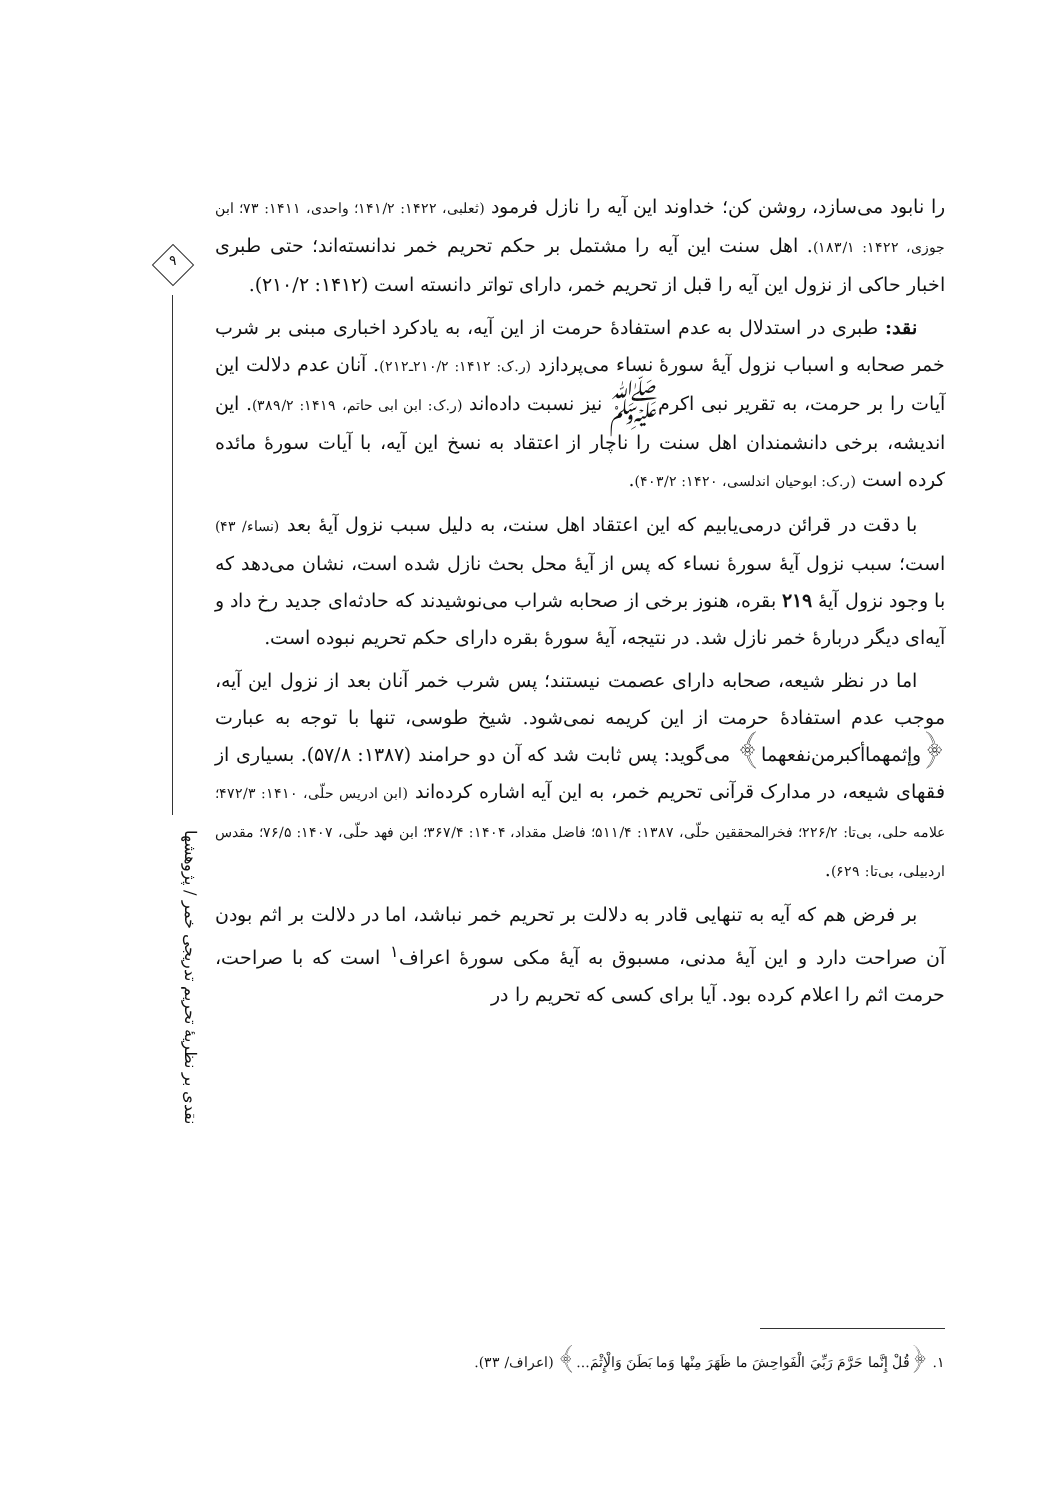را نابود می‌سازد، روشن کن؛ خداوند این آیه را نازل فرمود (ثعلبی، ۱۴۲۲: ۱۴۱/۲؛ واحدی، ۱۴۱۱: ۷۳؛ ابن جوزی، ۱۴۲۲: ۱۸۳/۱). اهل سنت این آیه را مشتمل بر حکم تحریم خمر ندانسته‌اند؛ حتی طبری اخبار حاکی از نزول این آیه را قبل از تحریم خمر، دارای تواتر دانسته است (۱۴۱۲: ۲۱۰/۲).
نقد: طبری در استدلال به عدم استفادهٔ حرمت از این آیه، به یادکرد اخباری مبنی بر شرب خمر صحابه و اسباب نزول آیهٔ سورهٔ نساء می‌پردازد (ر.ک: ۱۴۱۲: ۲۱۰/۲ـ۲۱۲). آنان عدم دلالت این آیات را بر حرمت، به تقریر نبی اکرم‌ﷺ نیز نسبت داده‌اند (ر.ک: ابن ابی حاتم، ۱۴۱۹: ۳۸۹/۲). این اندیشه، برخی دانشمندان اهل سنت را ناچار از اعتقاد به نسخ این آیه، با آیات سورهٔ مائده کرده است (ر.ک: ابوحیان اندلسی، ۱۴۲۰: ۴۰۳/۲).
با دقت در قرائن درمی‌یابیم که این اعتقاد اهل سنت، به دلیل سبب نزول آیهٔ بعد (نساء/ ۴۳) است؛ سبب نزول آیهٔ سورهٔ نساء که پس از آیهٔ محل بحث نازل شده است، نشان می‌دهد که با وجود نزول آیهٔ ۲۱۹ بقره، هنوز برخی از صحابه شراب می‌نوشیدند که حادثه‌ای جدید رخ داد و آیه‌ای دیگر دربارهٔ خمر نازل شد. در نتیجه، آیهٔ سورهٔ بقره دارای حکم تحریم نبوده است.
اما در نظر شیعه، صحابه دارای عصمت نیستند؛ پس شرب خمر آنان بعد از نزول این آیه، موجب عدم استفادهٔ حرمت از این کریمه نمی‌شود. شیخ طوسی، تنها با توجه به عبارت ﴿وإثمهماأكبرمن‌نفعهما﴾ می‌گوید: پس ثابت شد که آن دو حرامند (۱۳۸۷: ۵۷/۸). بسیاری از فقهای شیعه، در مدارک قرآنی تحریم خمر، به این آیه اشاره کرده‌اند (ابن ادریس حلّی، ۱۴۱۰: ۴۷۲/۳؛ علامه حلی، بی‌تا: ۲۲۶/۲؛ فخرالمحققین حلّی، ۱۳۸۷: ۵۱۱/۴؛ فاضل مقداد، ۱۴۰۴: ۳۶۷/۴؛ ابن فهد حلّی، ۱۴۰۷: ۷۶/۵؛ مقدس اردبیلی، بی‌تا: ۶۲۹).
بر فرض هم که آیه به تنهایی قادر به دلالت بر تحریم خمر نباشد، اما در دلالت بر اثم بودن آن صراحت دارد و این آیهٔ مدنی، مسبوق به آیهٔ مکی سورهٔ اعراف<sup>۱</sup> است که با صراحت، حرمت اثم را اعلام کرده بود. آیا برای کسی که تحریم را در
۹
نقدی بر نظریهٔ تحریم تدریجی خمر / پژوهشها
۱. ﴿قُلْ إِنَّما حَرَّمَ رَبِّيَ الْفَواحِشَ ما ظَهَرَ مِنْها وَما بَطَنَ وَالْإِثْمَ...﴾ (اعراف/ ۳۳).